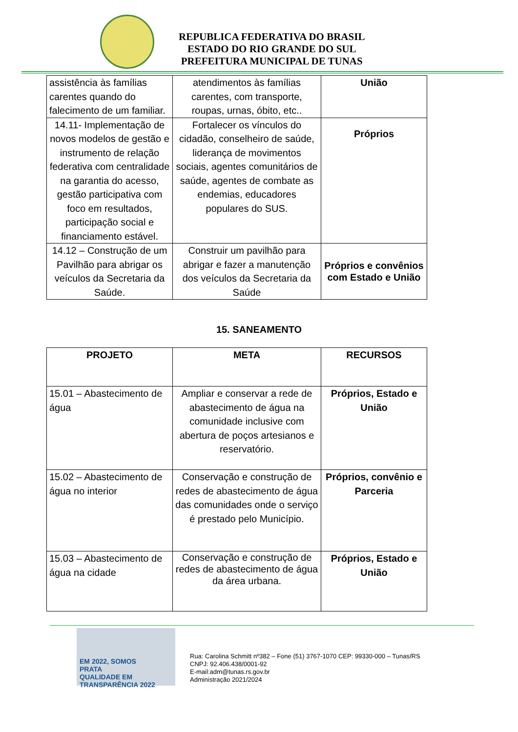REPUBLICA FEDERATIVA DO BRASIL
ESTADO DO RIO GRANDE DO SUL
PREFEITURA MUNICIPAL DE TUNAS
| assistência às famílias carentes quando do falecimento de um familiar. | atendimentos às famílias carentes, com transporte, roupas, urnas, óbito, etc.. | União |
| 14.11- Implementação de novos modelos de gestão e instrumento de relação federativa com centralidade na garantia do acesso, gestão participativa com foco em resultados, participação social e financiamento estável. | Fortalecer os vínculos do cidadão, conselheiro de saúde, liderança de movimentos sociais, agentes comunitários de saúde, agentes de combate as endemias, educadores populares do SUS. | Próprios |
| 14.12 – Construção de um Pavilhão para abrigar os veículos da Secretaria da Saúde. | Construir um pavilhão para abrigar e fazer a manutenção dos veículos da Secretaria da Saúde | Próprios e convênios com Estado e União |
15. SANEAMENTO
| PROJETO | META | RECURSOS |
| --- | --- | --- |
| 15.01 – Abastecimento de água | Ampliar e conservar a rede de abastecimento de água na comunidade inclusive com abertura de poços artesianos e reservatório. | Próprios, Estado e União |
| 15.02 – Abastecimento de água no interior | Conservação e construção de redes de abastecimento de água das comunidades onde o serviço é prestado pelo Município. | Próprios, convênio e Parceria |
| 15.03 – Abastecimento de água na cidade | Conservação e construção de redes de abastecimento de água da área urbana. | Próprios, Estado e União |
EM 2022, SOMOS
PRATA
QUALIDADE EM TRANSPARÊNCIA 2022
Rua: Carolina Schmitt nº382 – Fone (51) 3767-1070 CEP: 99330-000 – Tunas/RS
CNPJ: 92.406.438/0001-92
E-mail:adm@tunas.rs.gov.br
Administração 2021/2024